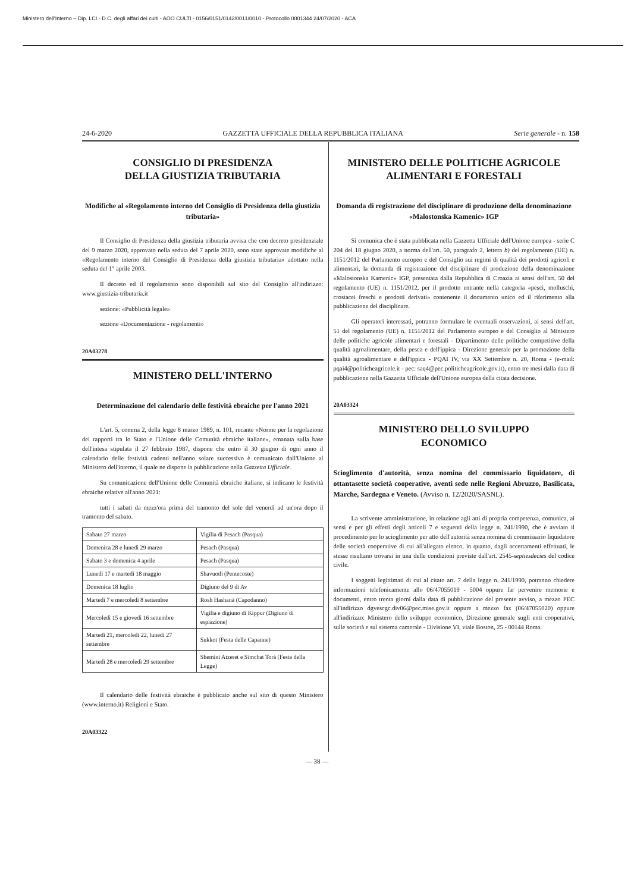Ministero dell'Interno – Dip. LCI - D.C. degli affari dei culti - AOO CULTI - 0156/0151/0142/0011/0010 - Protocollo 0001344 24/07/2020 - ACA
24-6-2020 GAZZETTA UFFICIALE DELLA REPUBBLICA ITALIANA Serie generale - n. 158
CONSIGLIO DI PRESIDENZA
DELLA GIUSTIZIA TRIBUTARIA
Modifiche al «Regolamento interno del Consiglio di Presidenza della giustizia tributaria»
Il Consiglio di Presidenza della giustizia tributaria avvisa che con decreto presidenziale del 9 marzo 2020, approvato nella seduta del 7 aprile 2020, sono state approvate modifiche al «Regolamento interno del Consiglio di Presidenza della giustizia tributaria» adottato nella seduta del 1° aprile 2003.
Il decreto ed il regolamento sono disponibili sul sito del Consiglio all'indirizzo: www.giustizia-tributaria.it
sezione: «Pubblicità legale»
sezione «Documentazione - regolamenti»
20A03278
MINISTERO DELL'INTERNO
Determinazione del calendario delle festività ebraiche per l'anno 2021
L'art. 5, comma 2, della legge 8 marzo 1989, n. 101, recante «Norme per la regolazione dei rapporti tra lo Stato e l'Unione delle Comunità ebraiche italiane», emanata sulla base dell'intesa stipulata il 27 febbraio 1987, dispone che entro il 30 giugno di ogni anno il calendario delle festività cadenti nell'anno solare successivo è comunicato dall'Unione al Ministero dell'interno, il quale ne dispone la pubblicazione nella Gazzetta Ufficiale.
Su comunicazione dell'Unione delle Comunità ebraiche italiane, si indicano le festività ebraiche relative all'anno 2021:
tutti i sabati da mezz'ora prima del tramonto del sole del venerdì ad un'ora dopo il tramonto del sabato.
| Sabato 27 marzo | Vigilia di Pesach (Pasqua) |
| Domenica 28 e lunedì 29 marzo | Pesach (Pasqua) |
| Sabato 3 e domenica 4 aprile | Pesach (Pasqua) |
| Lunedì 17 e martedì 18 maggio | Shavuoth (Pentecoste) |
| Domenica 18 luglio | Digiuno del 9 di Av |
| Martedì 7 e mercoledì 8 settembre | Rosh Hashanà (Capodanno) |
| Mercoledì 15 e giovedì 16 settembre | Vigilia e digiuno di Kippur (Digiuno di espiazione) |
| Martedì 21, mercoledì 22, lunedì 27 settembre | Sukkot (Festa delle Capanne) |
| Martedì 28 e mercoledì 29 settembre | Shemini Atzeret e Simchat Torà (Festa della Legge) |
Il calendario delle festività ebraiche è pubblicato anche sul sito di questo Ministero (www.interno.it) Religioni e Stato.
20A03322
MINISTERO DELLE POLITICHE AGRICOLE
ALIMENTARI E FORESTALI
Domanda di registrazione del disciplinare di produzione della denominazione «Malostonska Kamenic» IGP
Si comunica che è stata pubblicata nella Gazzetta Ufficiale dell'Unione europea - serie C 204 del 18 giugno 2020, a norma dell'art. 50, paragrafo 2, lettera b) del regolamento (UE) n. 1151/2012 del Parlamento europeo e del Consiglio sui regimi di qualità dei prodotti agricoli e alimentari, la domanda di registrazione del disciplinare di produzione della denominazione «Malostonska Kamenic» IGP, presentata dalla Repubblica di Croazia ai sensi dell'art. 50 del regolamento (UE) n. 1151/2012, per il prodotto entrante nella categoria «pesci, molluschi, crostacei freschi e prodotti derivati» contenente il documento unico ed il riferimento alla pubblicazione del disciplinare.
Gli operatori interessati, potranno formulare le eventuali osservazioni, ai sensi dell'art. 51 del regolamento (UE) n. 1151/2012 del Parlamento europeo e del Consiglio al Ministero delle politiche agricole alimentari e forestali - Dipartimento delle politiche competitive della qualità agroalimentare, della pesca e dell'ippica - Direzione generale per la promozione della qualità agroalimentare e dell'ippica - PQAI IV, via XX Settembre n. 20, Roma - (e-mail: pqai4@politicheagricole.it - pec: saq4@pec.politicheagricole.gov.it), entro tre mesi dalla data di pubblicazione nella Gazzetta Ufficiale dell'Unione europea della citata decisione.
20A03324
MINISTERO DELLO SVILUPPO
ECONOMICO
Scioglimento d'autorità, senza nomina del commissario liquidatore, di ottantasette società cooperative, aventi sede nelle Regioni Abruzzo, Basilicata, Marche, Sardegna e Veneto. (Avviso n. 12/2020/SASNL).
La scrivente amministrazione, in relazione agli atti di propria competenza, comunica, ai sensi e per gli effetti degli articoli 7 e seguenti della legge n. 241/1990, che è avviato il procedimento per lo scioglimento per atto dell'autorità senza nomina di commissario liquidatore delle società cooperative di cui all'allegato elenco, in quanto, dagli accertamenti effettuati, le stesse risultano trovarsi in una delle condizioni previste dall'art. 2545-septiesdecies del codice civile.
I soggetti legittimati di cui al citato art. 7 della legge n. 241/1990, potranno chiedere informazioni telefonicamente allo 06/47055019 - 5004 oppure far pervenire memorie e documenti, entro trenta giorni dalla data di pubblicazione del presente avviso, a mezzo PEC all'indirizzo dgvescgc.div06@pec.mise.gov.it oppure a mezzo fax (06/47055020) oppure all'indirizzo: Ministero dello sviluppo economico, Direzione generale sugli enti cooperativi, sulle società e sul sistema camerale - Divisione VI, viale Boston, 25 - 00144 Roma.
— 38 —